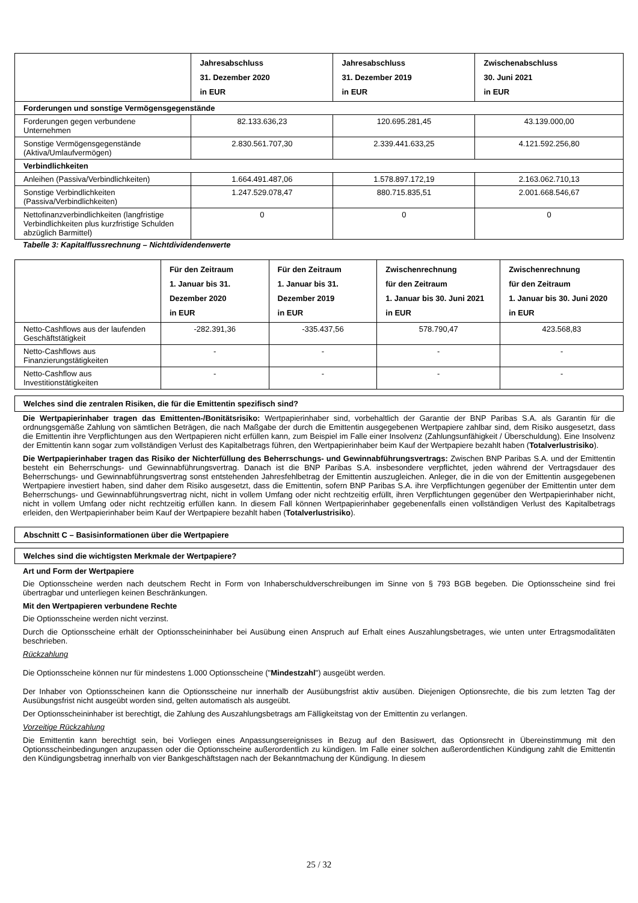| | Jahresabschluss 31. Dezember 2020 in EUR | Jahresabschluss 31. Dezember 2019 in EUR | Zwischenabschluss 30. Juni 2021 in EUR |
| --- | --- | --- | --- |
| Forderungen und sonstige Vermögensgegenstände | | | |
| Forderungen gegen verbundene Unternehmen | 82.133.636,23 | 120.695.281,45 | 43.139.000,00 |
| Sonstige Vermögensgegenstände (Aktiva/Umlaufvermögen) | 2.830.561.707,30 | 2.339.441.633,25 | 4.121.592.256,80 |
| Verbindlichkeiten | | | |
| Anleihen (Passiva/Verbindlichkeiten) | 1.664.491.487,06 | 1.578.897.172,19 | 2.163.062.710,13 |
| Sonstige Verbindlichkeiten (Passiva/Verbindlichkeiten) | 1.247.529.078,47 | 880.715.835,51 | 2.001.668.546,67 |
| Nettofinanzverbindlichkeiten (langfristige Verbindlichkeiten plus kurzfristige Schulden abzüglich Barmittel) | 0 | 0 | 0 |
Tabelle 3: Kapitalflussrechnung – Nichtdividendenwerte
| | Für den Zeitraum 1. Januar bis 31. Dezember 2020 in EUR | Für den Zeitraum 1. Januar bis 31. Dezember 2019 in EUR | Zwischenrechnung für den Zeitraum 1. Januar bis 30. Juni 2021 in EUR | Zwischenrechnung für den Zeitraum 1. Januar bis 30. Juni 2020 in EUR |
| --- | --- | --- | --- | --- |
| Netto-Cashflows aus der laufenden Geschäftstätigkeit | -282.391,36 | -335.437,56 | 578.790,47 | 423.568,83 |
| Netto-Cashflows aus Finanzierungstätigkeiten | - | - | - | - |
| Netto-Cashflow aus Investitionstätigkeiten | - | - | - | - |
Welches sind die zentralen Risiken, die für die Emittentin spezifisch sind?
Die Wertpapierinhaber tragen das Emittenten-/Bonitätsrisiko: Wertpapierinhaber sind, vorbehaltlich der Garantie der BNP Paribas S.A. als Garantin für die ordnungsgemäße Zahlung von sämtlichen Beträgen, die nach Maßgabe der durch die Emittentin ausgegebenen Wertpapiere zahlbar sind, dem Risiko ausgesetzt, dass die Emittentin ihre Verpflichtungen aus den Wertpapieren nicht erfüllen kann, zum Beispiel im Falle einer Insolvenz (Zahlungsunfähigkeit / Überschuldung). Eine Insolvenz der Emittentin kann sogar zum vollständigen Verlust des Kapitalbetrags führen, den Wertpapierinhaber beim Kauf der Wertpapiere bezahlt haben (Totalverlustrisiko).
Die Wertpapierinhaber tragen das Risiko der Nichterfüllung des Beherrschungs- und Gewinnabführungsvertrags: Zwischen BNP Paribas S.A. und der Emittentin besteht ein Beherrschungs- und Gewinnabführungsvertrag. Danach ist die BNP Paribas S.A. insbesondere verpflichtet, jeden während der Vertragsdauer des Beherrschungs- und Gewinnabführungsvertrag sonst entstehenden Jahresfehlbetrag der Emittentin auszugleichen. Anleger, die in die von der Emittentin ausgegebenen Wertpapiere investiert haben, sind daher dem Risiko ausgesetzt, dass die Emittentin, sofern BNP Paribas S.A. ihre Verpflichtungen gegenüber der Emittentin unter dem Beherrschungs- und Gewinnabführungsvertrag nicht, nicht in vollem Umfang oder nicht rechtzeitig erfüllt, ihren Verpflichtungen gegenüber den Wertpapierinhaber nicht, nicht in vollem Umfang oder nicht rechtzeitig erfüllen kann. In diesem Fall können Wertpapierinhaber gegebenenfalls einen vollständigen Verlust des Kapitalbetrags erleiden, den Wertpapierinhaber beim Kauf der Wertpapiere bezahlt haben (Totalverlustrisiko).
Abschnitt C – Basisinformationen über die Wertpapiere
Welches sind die wichtigsten Merkmale der Wertpapiere?
Art und Form der Wertpapiere
Die Optionsscheine werden nach deutschem Recht in Form von Inhaberschuldverschreibungen im Sinne von § 793 BGB begeben. Die Optionsscheine sind frei übertragbar und unterliegen keinen Beschränkungen.
Mit den Wertpapieren verbundene Rechte
Die Optionsscheine werden nicht verzinst.
Durch die Optionsscheine erhält der Optionsscheininhaber bei Ausübung einen Anspruch auf Erhalt eines Auszahlungsbetrages, wie unten unter Ertragsmodalitäten beschrieben.
Rückzahlung
Die Optionsscheine können nur für mindestens 1.000 Optionsscheine ("Mindestzahl") ausgeübt werden.
Der Inhaber von Optionsscheinen kann die Optionsscheine nur innerhalb der Ausübungsfrist aktiv ausüben. Diejenigen Optionsrechte, die bis zum letzten Tag der Ausübungsfrist nicht ausgeübt worden sind, gelten automatisch als ausgeübt.
Der Optionsscheininhaber ist berechtigt, die Zahlung des Auszahlungsbetrags am Fälligkeitstag von der Emittentin zu verlangen.
Vorzeitige Rückzahlung
Die Emittentin kann berechtigt sein, bei Vorliegen eines Anpassungsereignisses in Bezug auf den Basiswert, das Optionsrecht in Übereinstimmung mit den Optionsscheinbedingungen anzupassen oder die Optionsscheine außerordentlich zu kündigen. Im Falle einer solchen außerordentlichen Kündigung zahlt die Emittentin den Kündigungsbetrag innerhalb von vier Bankgeschäftstagen nach der Bekanntmachung der Kündigung. In diesem
25 / 32